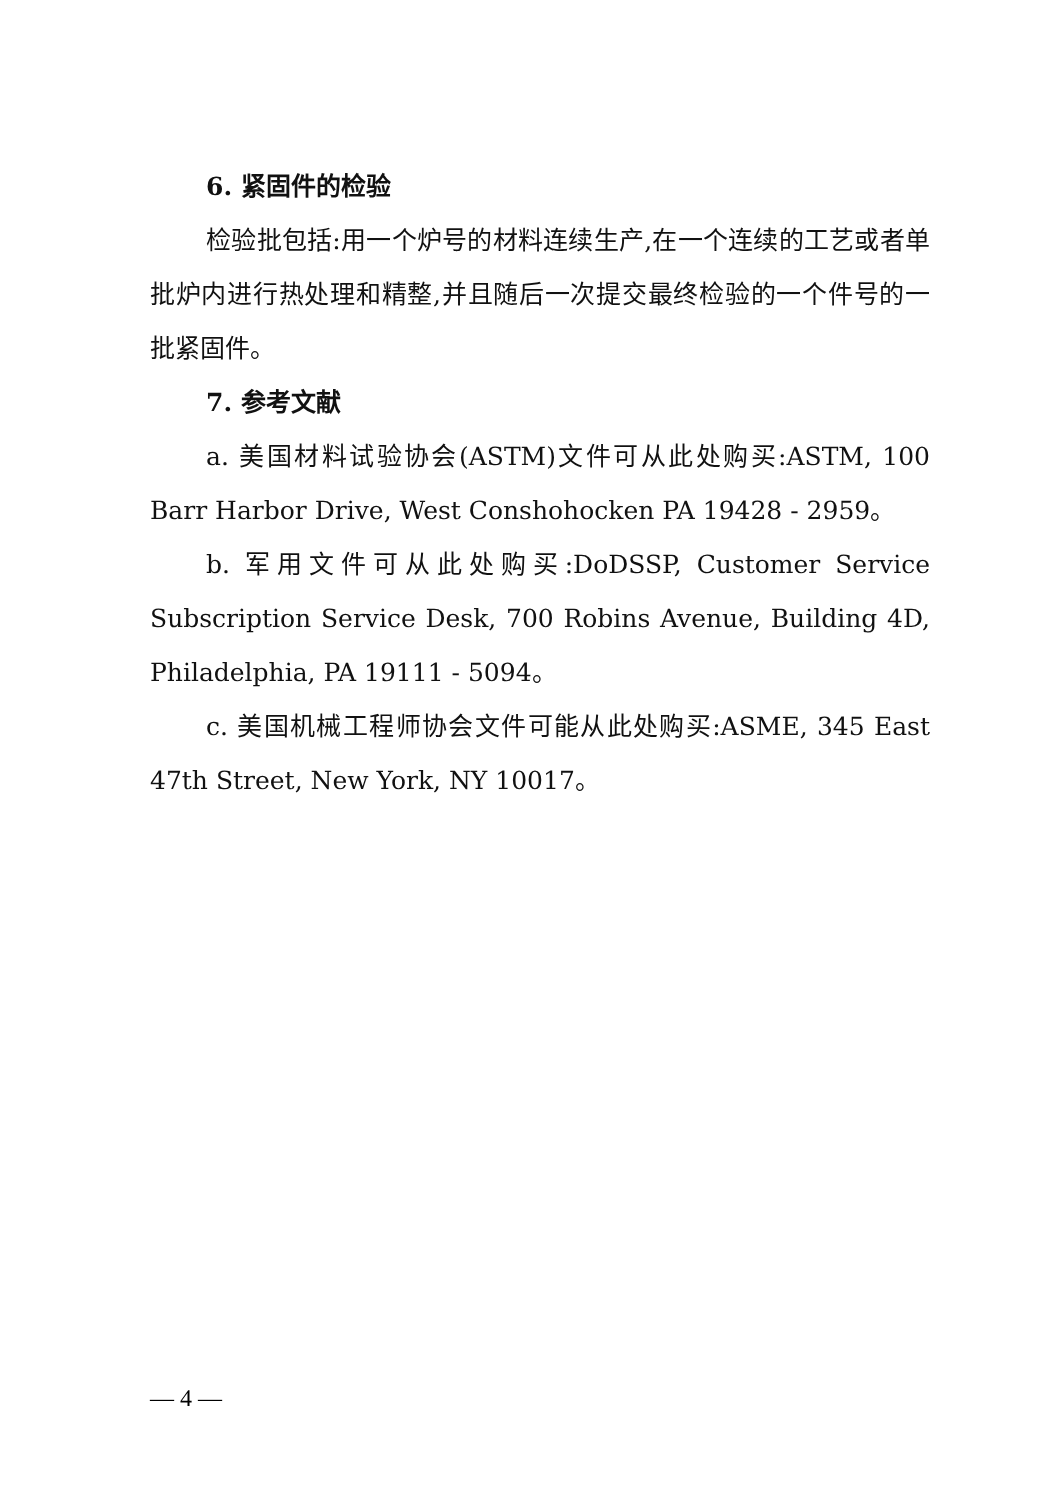6. 紧固件的检验
检验批包括:用一个炉号的材料连续生产,在一个连续的工艺或者单批炉内进行热处理和精整,并且随后一次提交最终检验的一个件号的一批紧固件。
7. 参考文献
a. 美国材料试验协会(ASTM)文件可从此处购买:ASTM, 100 Barr Harbor Drive, West Conshohocken PA 19428 - 2959。
b. 军用文件可从此处购买:DoDSSP, Customer Service Subscription Service Desk, 700 Robins Avenue, Building 4D, Philadelphia, PA 19111 - 5094。
c. 美国机械工程师协会文件可能从此处购买:ASME, 345 East 47th Street, New York, NY 10017。
— 4 —